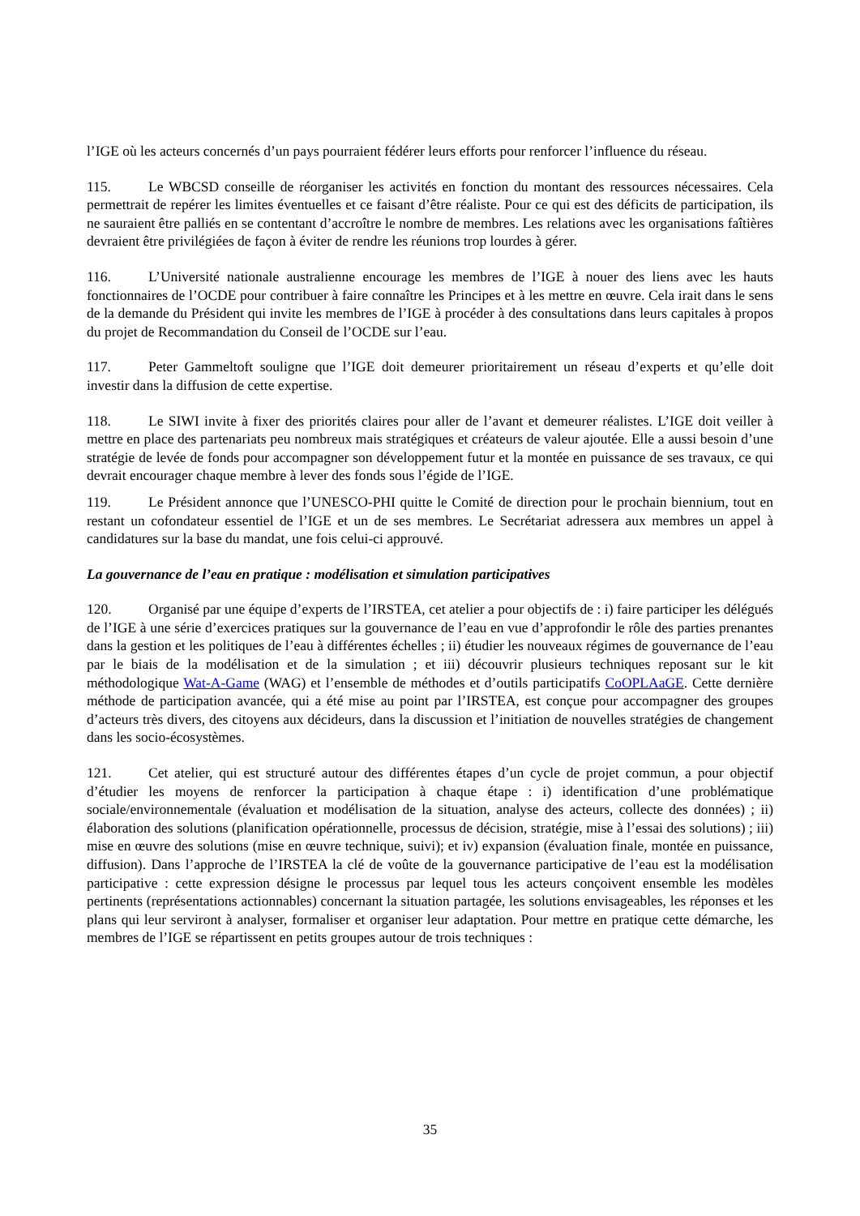l’IGE où les acteurs concernés d’un pays pourraient fédérer leurs efforts pour renforcer l’influence du réseau.
115. Le WBCSD conseille de réorganiser les activités en fonction du montant des ressources nécessaires. Cela permettrait de repérer les limites éventuelles et ce faisant d’être réaliste. Pour ce qui est des déficits de participation, ils ne sauraient être palliés en se contentant d’accroître le nombre de membres. Les relations avec les organisations faîtières devraient être privilégiées de façon à éviter de rendre les réunions trop lourdes à gérer.
116. L’Université nationale australienne encourage les membres de l’IGE à nouer des liens avec les hauts fonctionnaires de l’OCDE pour contribuer à faire connaître les Principes et à les mettre en œuvre. Cela irait dans le sens de la demande du Président qui invite les membres de l’IGE à procéder à des consultations dans leurs capitales à propos du projet de Recommandation du Conseil de l’OCDE sur l’eau.
117. Peter Gammeltoft souligne que l’IGE doit demeurer prioritairement un réseau d’experts et qu’elle doit investir dans la diffusion de cette expertise.
118. Le SIWI invite à fixer des priorités claires pour aller de l’avant et demeurer réalistes. L’IGE doit veiller à mettre en place des partenariats peu nombreux mais stratégiques et créateurs de valeur ajoutée. Elle a aussi besoin d’une stratégie de levée de fonds pour accompagner son développement futur et la montée en puissance de ses travaux, ce qui devrait encourager chaque membre à lever des fonds sous l’égide de l’IGE.
119. Le Président annonce que l’UNESCO-PHI quitte le Comité de direction pour le prochain biennium, tout en restant un cofondateur essentiel de l’IGE et un de ses membres. Le Secrétariat adressera aux membres un appel à candidatures sur la base du mandat, une fois celui-ci approuvé.
La gouvernance de l’eau en pratique : modélisation et simulation participatives
120. Organisé par une équipe d’experts de l’IRSTEA, cet atelier a pour objectifs de : i) faire participer les délégués de l’IGE à une série d’exercices pratiques sur la gouvernance de l’eau en vue d’approfondir le rôle des parties prenantes dans la gestion et les politiques de l’eau à différentes échelles ; ii) étudier les nouveaux régimes de gouvernance de l’eau par le biais de la modélisation et de la simulation ; et iii) découvrir plusieurs techniques reposant sur le kit méthodologique Wat-A-Game (WAG) et l’ensemble de méthodes et d’outils participatifs CoOPLAaGE. Cette dernière méthode de participation avancée, qui a été mise au point par l’IRSTEA, est conçue pour accompagner des groupes d’acteurs très divers, des citoyens aux décideurs, dans la discussion et l’initiation de nouvelles stratégies de changement dans les socio-écosystèmes.
121. Cet atelier, qui est structuré autour des différentes étapes d’un cycle de projet commun, a pour objectif d’étudier les moyens de renforcer la participation à chaque étape : i) identification d’une problématique sociale/environnementale (évaluation et modélisation de la situation, analyse des acteurs, collecte des données) ; ii) élaboration des solutions (planification opérationnelle, processus de décision, stratégie, mise à l’essai des solutions) ; iii) mise en œuvre des solutions (mise en œuvre technique, suivi); et iv) expansion (évaluation finale, montée en puissance, diffusion). Dans l’approche de l’IRSTEA la clé de voûte de la gouvernance participative de l’eau est la modélisation participative : cette expression désigne le processus par lequel tous les acteurs conçoivent ensemble les modèles pertinents (représentations actionnables) concernant la situation partagée, les solutions envisageables, les réponses et les plans qui leur serviront à analyser, formaliser et organiser leur adaptation. Pour mettre en pratique cette démarche, les membres de l’IGE se répartissent en petits groupes autour de trois techniques :
35